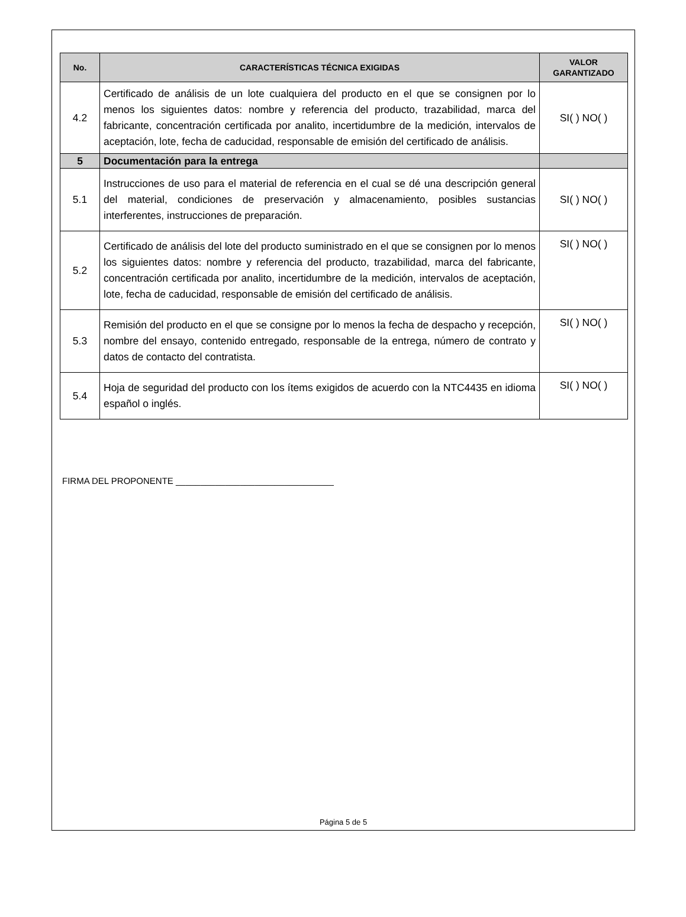| No. | CARACTERÍSTICAS TÉCNICA EXIGIDAS | VALOR GARANTIZADO |
| --- | --- | --- |
| 4.2 | Certificado de análisis de un lote cualquiera del producto en el que se consignen por lo menos los siguientes datos: nombre y referencia del producto, trazabilidad, marca del fabricante, concentración certificada por analito, incertidumbre de la medición, intervalos de aceptación, lote, fecha de caducidad, responsable de emisión del certificado de análisis. | SI( ) NO( ) |
| 5 | Documentación para la entrega | |
| 5.1 | Instrucciones de uso para el material de referencia en el cual se dé una descripción general del material, condiciones de preservación y almacenamiento, posibles sustancias interferentes, instrucciones de preparación. | SI( ) NO( ) |
| 5.2 | Certificado de análisis del lote del producto suministrado en el que se consignen por lo menos los siguientes datos: nombre y referencia del producto, trazabilidad, marca del fabricante, concentración certificada por analito, incertidumbre de la medición, intervalos de aceptación, lote, fecha de caducidad, responsable de emisión del certificado de análisis. | SI( ) NO( ) |
| 5.3 | Remisión del producto en el que se consigne por lo menos la fecha de despacho y recepción, nombre del ensayo, contenido entregado, responsable de la entrega, número de contrato y datos de contacto del contratista. | SI( ) NO( ) |
| 5.4 | Hoja de seguridad del producto con los ítems exigidos de acuerdo con la NTC4435 en idioma español o inglés. | SI( ) NO( ) |
FIRMA DEL PROPONENTE ________________________________
Página 5 de 5